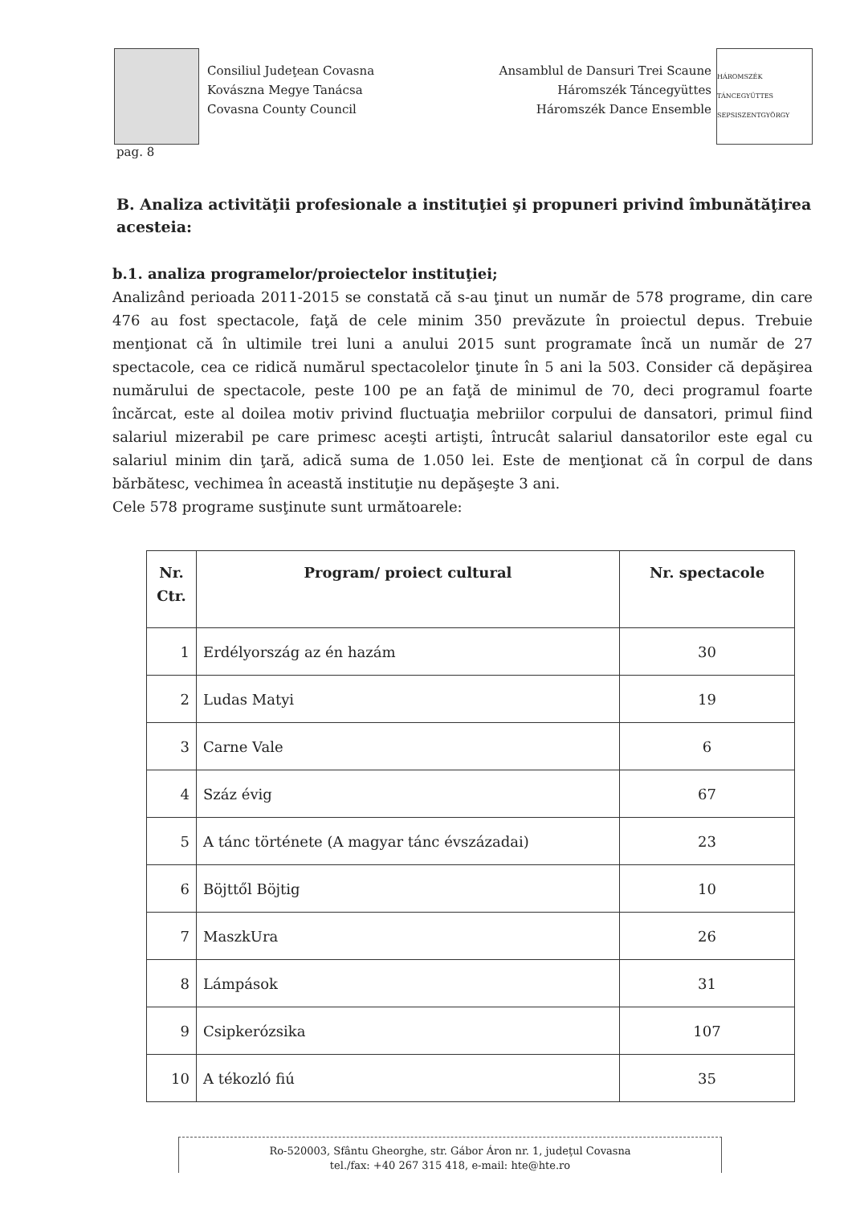Consiliul Judeţean Covasna
Kovászna Megye Tanácsa
Covasna County Council
Ansamblul de Dansuri Trei Scaune
Háromszék Táncegyüttes
Háromszék Dance Ensemble
HÁROMSZÉK TÁNCEGYÜTTES SEPSISZENTGYÖRGY
pag. 8
B. Analiza activităţii profesionale a instituţiei şi propuneri privind îmbunătăţirea acesteia:
b.1. analiza programelor/proiectelor instituţiei;
Analizând perioada 2011-2015 se constată că s-au ţinut un număr de 578 programe, din care 476 au fost spectacole, faţă de cele minim 350 prevăzute în proiectul depus. Trebuie menţionat că în ultimile trei luni a anului 2015 sunt programate încă un număr de 27 spectacole, cea ce ridică numărul spectacolelor ţinute în 5 ani la 503. Consider că depăşirea numărului de spectacole, peste 100 pe an faţă de minimul de 70, deci programul foarte încărcat, este al doilea motiv privind fluctuaţia mebriilor corpului de dansatori, primul fiind salariul mizerabil pe care primesc aceşti artişti, întrucât salariul dansatorilor este egal cu salariul minim din ţară, adică suma de 1.050 lei. Este de menţionat că în corpul de dans bărbătesc, vechimea în această instituţie nu depăşeşte 3 ani.
Cele 578 programe susţinute sunt următoarele:
| Nr. Ctr. | Program/ proiect cultural | Nr. spectacole |
| --- | --- | --- |
| 1 | Erdélyország az én hazám | 30 |
| 2 | Ludas Matyi | 19 |
| 3 | Carne Vale | 6 |
| 4 | Száz évig | 67 |
| 5 | A tánc története (A magyar tánc évszázadai) | 23 |
| 6 | Böjttől Böjtig | 10 |
| 7 | MaszkUra | 26 |
| 8 | Lámpások | 31 |
| 9 | Csipkerózsika | 107 |
| 10 | A tékozló fiú | 35 |
Ro-520003, Sfântu Gheorghe, str. Gábor Áron nr. 1, judeţul Covasna
tel./fax: +40 267 315 418, e-mail: hte@hte.ro